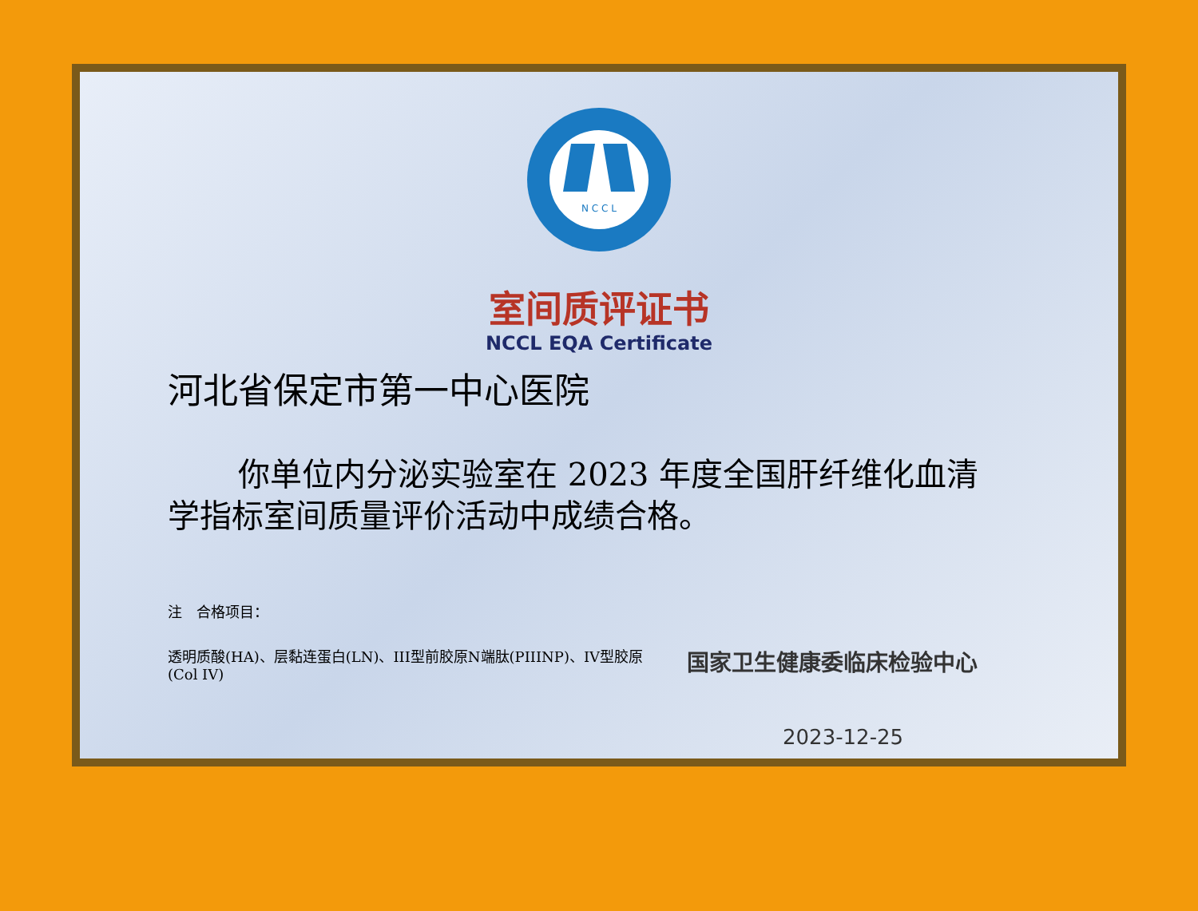N C C L
室间质评证书
NCCL EQA Certificate
河北省保定市第一中心医院
你单位内分泌实验室在 2023 年度全国肝纤维化血清学指标室间质量评价活动中成绩合格。
注　合格项目：
透明质酸(HA)、层黏连蛋白(LN)、III型前胶原N端肽(PIIINP)、IV型胶原(Col IV)
国家卫生健康委临床检验中心
2023-12-25